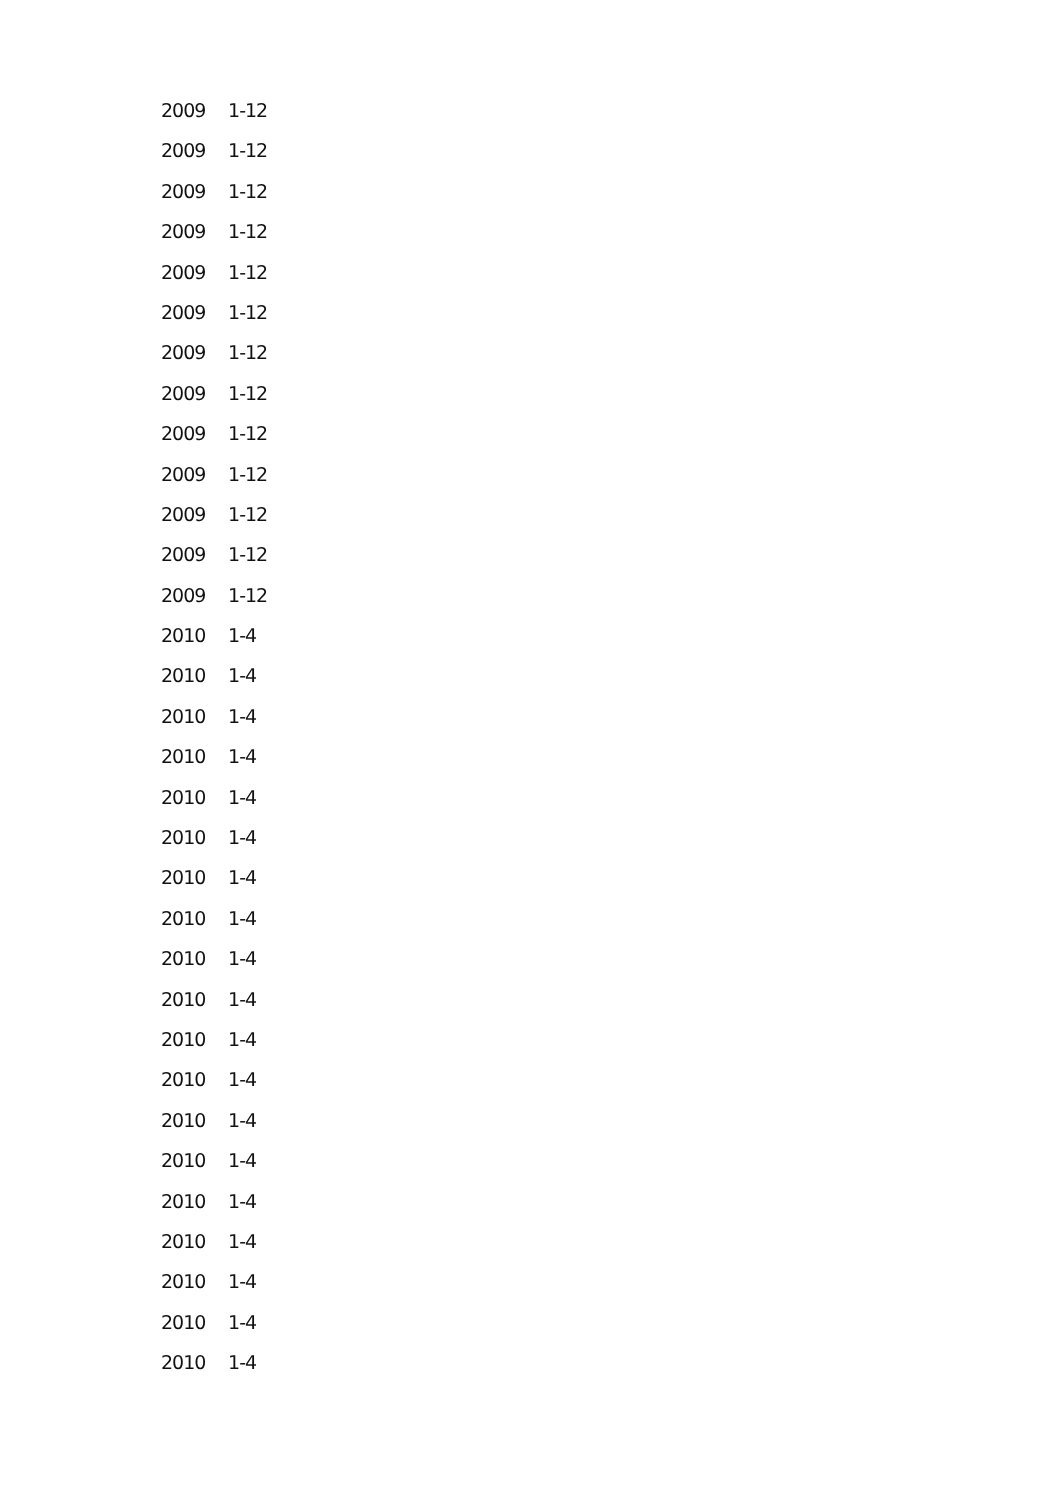2009 1-12
2009 1-12
2009 1-12
2009 1-12
2009 1-12
2009 1-12
2009 1-12
2009 1-12
2009 1-12
2009 1-12
2009 1-12
2009 1-12
2009 1-12
2010 1-4
2010 1-4
2010 1-4
2010 1-4
2010 1-4
2010 1-4
2010 1-4
2010 1-4
2010 1-4
2010 1-4
2010 1-4
2010 1-4
2010 1-4
2010 1-4
2010 1-4
2010 1-4
2010 1-4
2010 1-4
2010 1-4